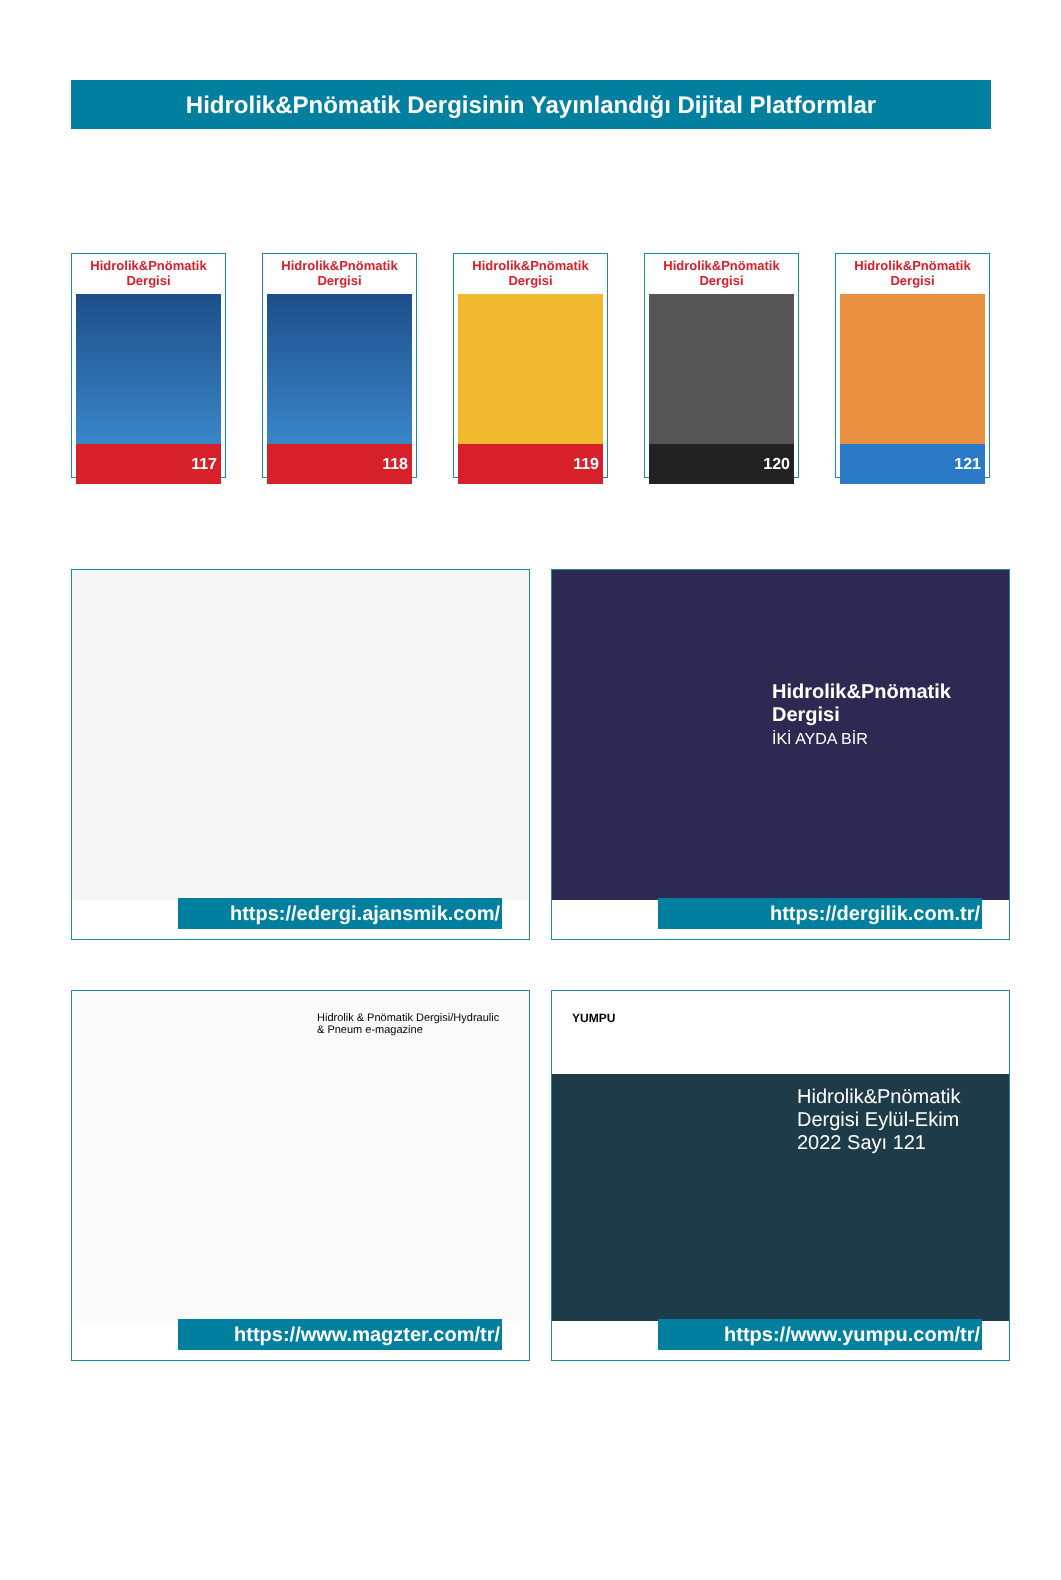Hidrolik&Pnömatik Dergisinin Yayınlandığı Dijital Platformlar
Hidrolik&Pnömatik Dergisi
117
Hidrolik&Pnömatik Dergisi
118
Hidrolik&Pnömatik Dergisi
119
Hidrolik&Pnömatik Dergisi
120
Hidrolik&Pnömatik Dergisi
121
https://edergi.ajansmik.com/
Hidrolik&Pnömatik Dergisi
İKİ AYDA BİR
https://dergilik.com.tr/
Hidrolik & Pnömatik Dergisi/Hydraulic & Pneum e-magazine
https://www.magzter.com/tr/
YUMPU
Hidrolik&Pnömatik Dergisi Eylül-Ekim 2022 Sayı 121
https://www.yumpu.com/tr/